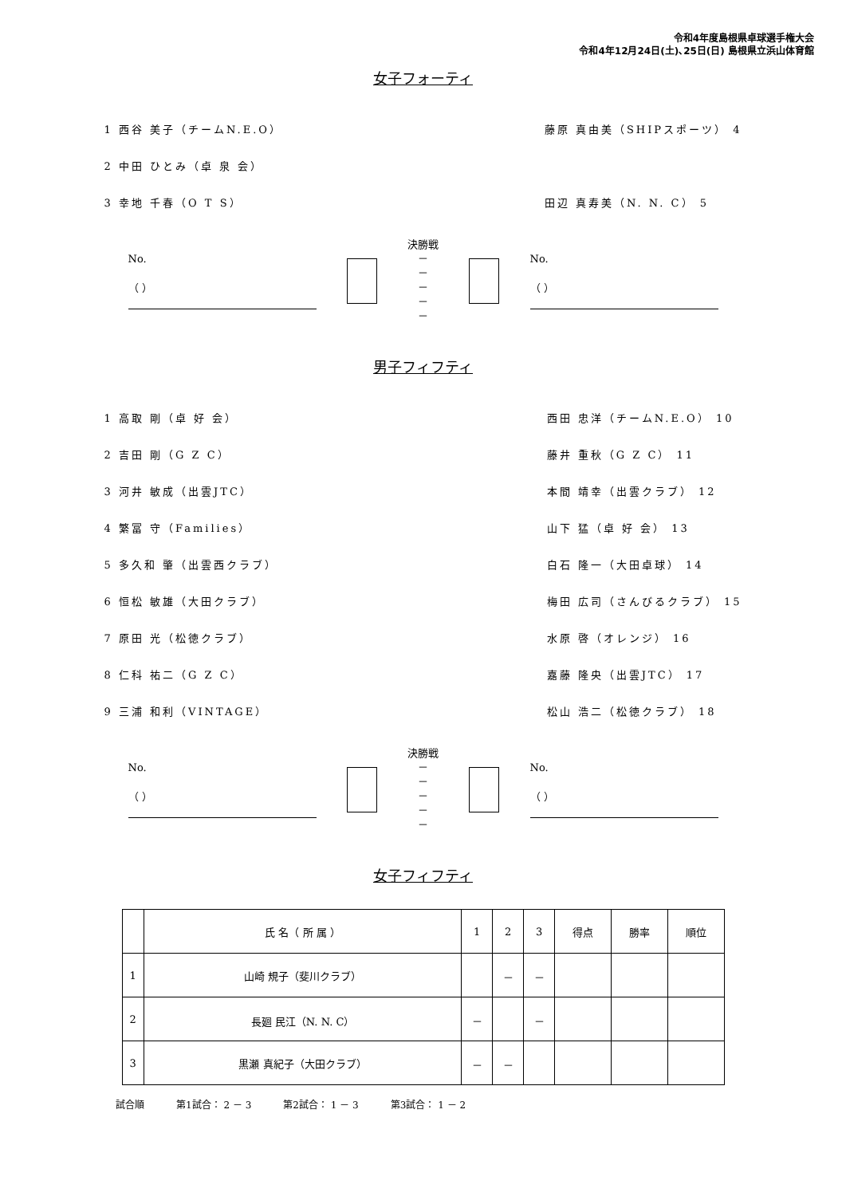令和4年度島根県卓球選手権大会
令和4年12月24日(土)､25日(日) 島根県立浜山体育館
女子フォーティ
1 西谷 美子（チームN.E.O）
2 中田 ひとみ（卓 泉 会）
3 幸地 千春（O T S）
藤原 真由美（SHIPスポーツ） 4
田辺 真寿美（N. N. C） 5
No.
（ ）
決勝戦
－
－
－
－
－
No.
（ ）
男子フィフティ
1 高取 剛（卓 好 会）
2 吉田 剛（G Z C）
3 河井 敏成（出雲JTC）
4 繁冨 守（Families）
5 多久和 肇（出雲西クラブ）
6 恒松 敏雄（大田クラブ）
7 原田 光（松徳クラブ）
8 仁科 祐二（G Z C）
9 三浦 和利（VINTAGE）
西田 忠洋（チームN.E.O） 10
藤井 重秋（G Z C） 11
本間 靖幸（出雲クラブ） 12
山下 猛（卓 好 会） 13
白石 隆一（大田卓球） 14
梅田 広司（さんびるクラブ） 15
水原 啓（オレンジ） 16
嘉藤 隆央（出雲JTC） 17
松山 浩二（松徳クラブ） 18
No.
（ ）
決勝戦
－
－
－
－
－
No.
（ ）
女子フィフティ
| | 氏 名（ 所 属 ） | 1 | 2 | 3 | 得点 | 勝率 | 順位 |
| 1 | 山崎 規子（斐川クラブ） | | － | － | | | |
| 2 | 長廻 民江（N. N. C） | － | | － | | | |
| 3 | 黒瀬 真紀子（大田クラブ） | － | － | | | | |
試合順 第1試合： 2 － 3 第2試合： 1 － 3 第3試合： 1 － 2